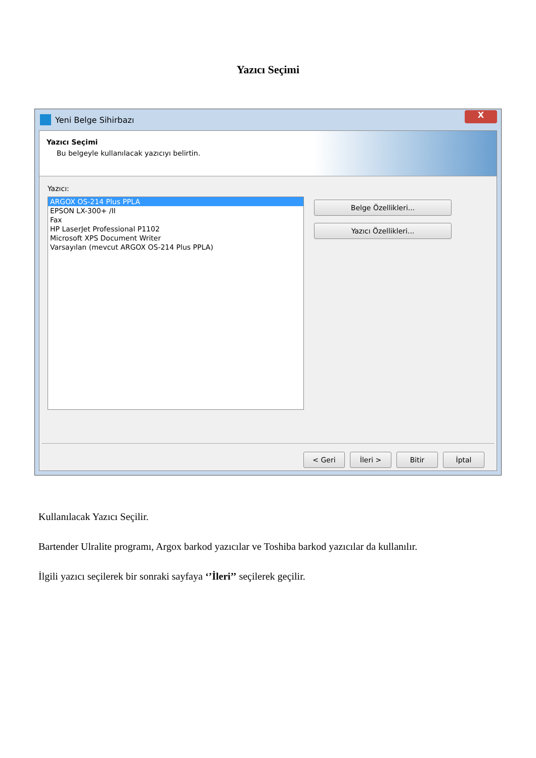Yazıcı Seçimi
Yeni Belge Sihirbazı
X
Yazıcı Seçimi
Bu belgeyle kullanılacak yazıcıyı belirtin.
Yazıcı:
ARGOX OS-214 Plus PPLA
EPSON LX-300+ /II
Fax
HP LaserJet Professional P1102
Microsoft XPS Document Writer
Varsayılan (mevcut ARGOX OS-214 Plus PPLA)
Belge Özellikleri...
Yazıcı Özellikleri...
< Geri İleri > Bitir İptal
Kullanılacak Yazıcı Seçilir.
Bartender Ulralite programı, Argox barkod yazıcılar ve Toshiba barkod yazıcılar da kullanılır.
İlgili yazıcı seçilerek bir sonraki sayfaya ‘’İleri’’ seçilerek geçilir.